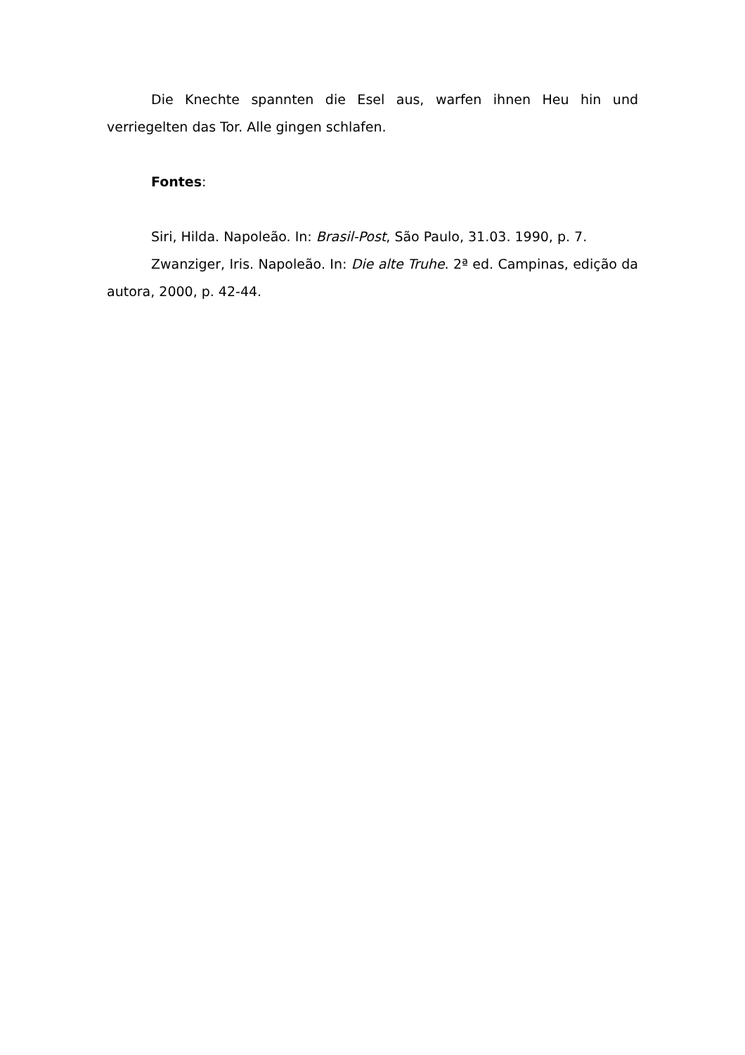Die Knechte spannten die Esel aus, warfen ihnen Heu hin und verriegelten das Tor. Alle gingen schlafen.
Fontes:
Siri, Hilda. Napoleão. In: Brasil-Post, São Paulo, 31.03. 1990, p. 7.
Zwanziger, Iris. Napoleão. In: Die alte Truhe. 2ª ed. Campinas, edição da autora, 2000, p. 42-44.